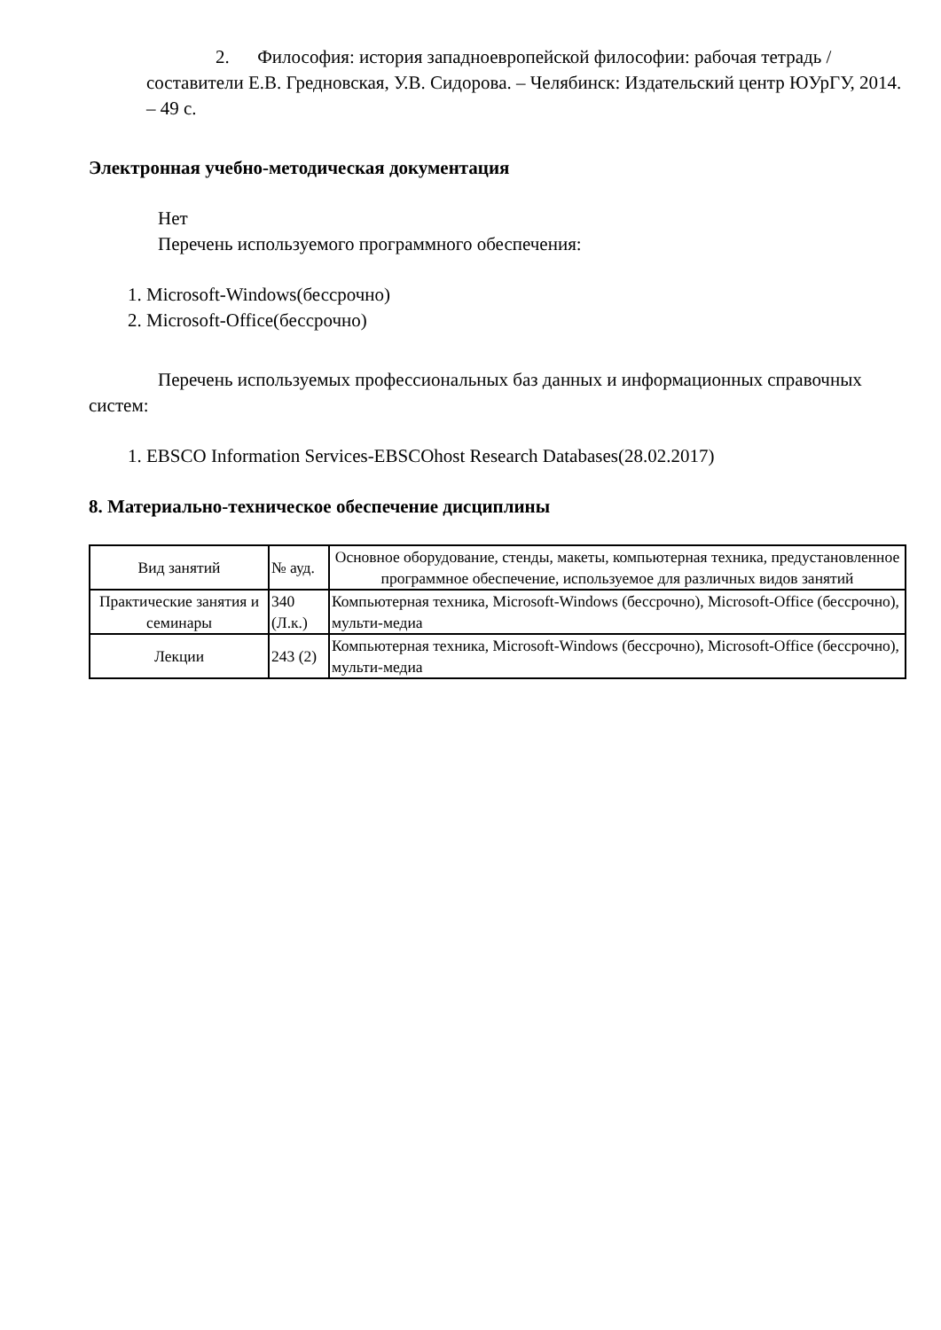2. Философия: история западноевропейской философии: рабочая тетрадь / составители Е.В. Гредновская, У.В. Сидорова. – Челябинск: Издательский центр ЮУрГУ, 2014. – 49 с.
Электронная учебно-методическая документация
Нет
Перечень используемого программного обеспечения:
1. Microsoft-Windows(бессрочно)
2. Microsoft-Office(бессрочно)
Перечень используемых профессиональных баз данных и информационных справочных систем:
1. EBSCO Information Services-EBSCOhost Research Databases(28.02.2017)
8. Материально-техническое обеспечение дисциплины
| Вид занятий | № ауд. | Основное оборудование, стенды, макеты, компьютерная техника, предустановленное программное обеспечение, используемое для различных видов занятий |
| Практические занятия и семинары | 340 (Л.к.) | Компьютерная техника, Microsoft-Windows (бессрочно), Microsoft-Office (бессрочно), мульти-медиа |
| Лекции | 243 (2) | Компьютерная техника, Microsoft-Windows (бессрочно), Microsoft-Office (бессрочно), мульти-медиа |